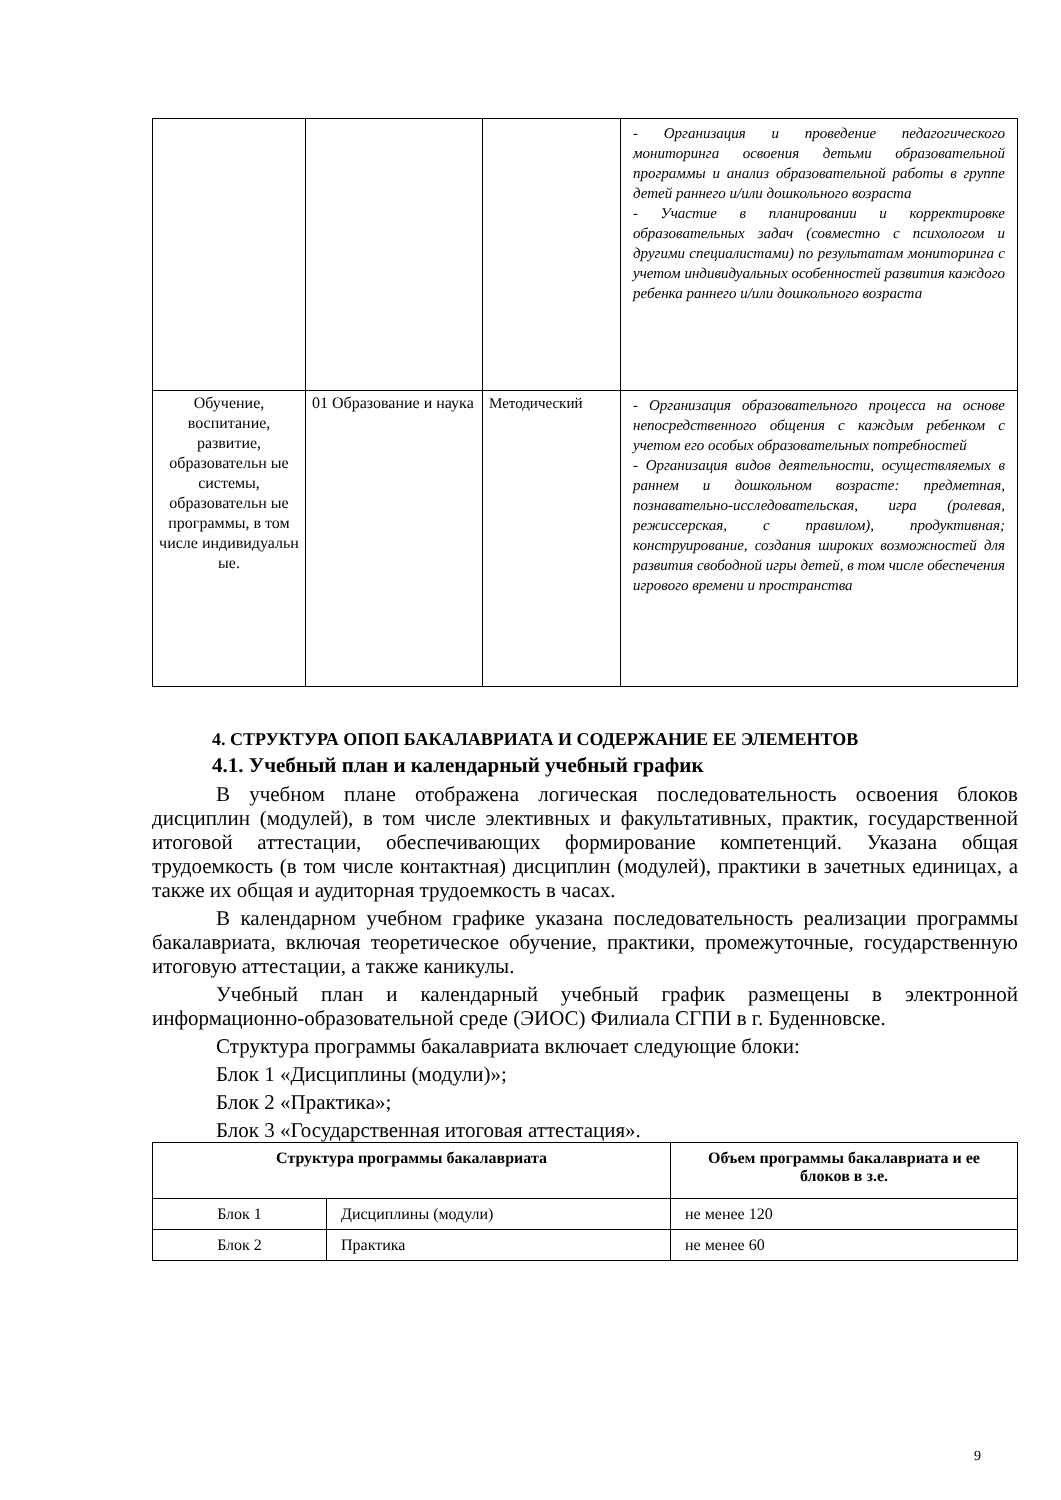| | | | - Организация и проведение педагогического мониторинга освоения детьми образовательной программы и анализ образовательной работы в группе детей раннего и/или дошкольного возраста - Участие в планировании и корректировке образовательных задач (совместно с психологом и другими специалистами) по результатам мониторинга с учетом индивидуальных особенностей развития каждого ребенка раннего и/или дошкольного возраста |
| Обучение, воспитание, развитие, образовательн ые системы, образовательн ые программы, в том числе индивидуальн ые. | 01 Образование и наука | Методический | - Организация образовательного процесса на основе непосредственного общения с каждым ребенком с учетом его особых образовательных потребностей - Организация видов деятельности, осуществляемых в раннем и дошкольном возрасте: предметная, познавательно-исследовательская, игра (ролевая, режиссерская, с правилом), продуктивная; конструирование, создания широких возможностей для развития свободной игры детей, в том числе обеспечения игрового времени и пространства |
4. СТРУКТУРА ОПОП БАКАЛАВРИАТА И СОДЕРЖАНИЕ ЕЕ ЭЛЕМЕНТОВ
4.1. Учебный план и календарный учебный график
В учебном плане отображена логическая последовательность освоения блоков дисциплин (модулей), в том числе элективных и факультативных, практик, государственной итоговой аттестации, обеспечивающих формирование компетенций. Указана общая трудоемкость (в том числе контактная) дисциплин (модулей), практики в зачетных единицах, а также их общая и аудиторная трудоемкость в часах.
В календарном учебном графике указана последовательность реализации программы бакалавриата, включая теоретическое обучение, практики, промежуточные, государственную итоговую аттестации, а также каникулы.
Учебный план и календарный учебный график размещены в электронной информационно-образовательной среде (ЭИОС) Филиала СГПИ в г. Буденновске.
Структура программы бакалавриата включает следующие блоки:
Блок 1 «Дисциплины (модули)»;
Блок 2 «Практика»;
Блок 3 «Государственная итоговая аттестация».
| Структура программы бакалавриата | | Объем программы бакалавриата и ее блоков в з.е. |
| --- | --- | --- |
| Блок 1 | Дисциплины (модули) | не менее 120 |
| Блок 2 | Практика | не менее 60 |
9